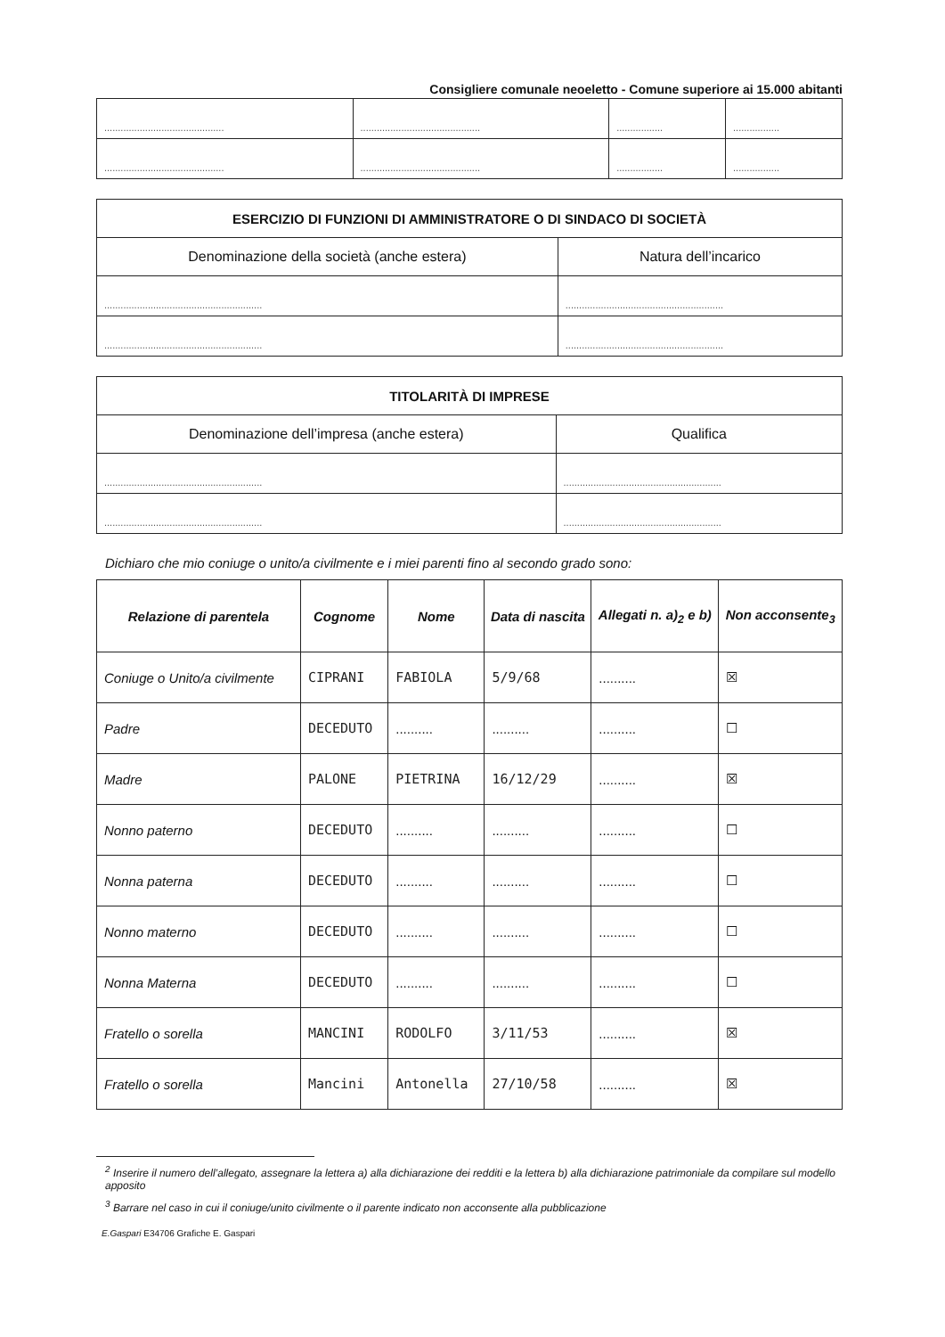Consigliere comunale neoeletto - Comune superiore ai 15.000 abitanti
| ............................................ | ............................................ | ................. | ................. |
| ............................................ | ............................................ | ................. | ................. |
| ESERCIZIO DI FUNZIONI DI AMMINISTRATORE O DI SINDACO DI SOCIETÀ | |
| --- | --- |
| Denominazione della società (anche estera) | Natura dell’incarico |
| .......................................................... | .......................................................... |
| .......................................................... | .......................................................... |
| TITOLARITÀ DI IMPRESE | |
| --- | --- |
| Denominazione dell’impresa (anche estera) | Qualifica |
| .......................................................... | .......................................................... |
| .......................................................... | .......................................................... |
Dichiaro che mio coniuge o unito/a civilmente e i miei parenti fino al secondo grado sono:
| Relazione di parentela | Cognome | Nome | Data di nascita | Allegati n. a)<sub>2</sub> e b) | Non acconsente<sub>3</sub> |
| --- | --- | --- | --- | --- | --- |
| Coniuge o Unito/a civilmente | CIPRANI | FABIOLA | 5/9/68 | .......... | ☒ |
| Padre | DECEDUTO | .......... | .......... | .......... | ☐ |
| Madre | PALONE | PIETRINA | 16/12/29 | .......... | ☒ |
| Nonno paterno | DECEDUTO | .......... | .......... | .......... | ☐ |
| Nonna paterna | DECEDUTO | .......... | .......... | .......... | ☐ |
| Nonno materno | DECEDUTO | .......... | .......... | .......... | ☐ |
| Nonna Materna | DECEDUTO | .......... | .......... | .......... | ☐ |
| Fratello o sorella | MANCINI | RODOLFO | 3/11/53 | .......... | ☒ |
| Fratello o sorella | Mancini | Antonella | 27/10/58 | .......... | ☒ |
<sup>2</sup> Inserire il numero dell’allegato, assegnare la lettera a) alla dichiarazione dei redditi e la lettera b) alla dichiarazione patrimoniale da compilare sul modello apposito
<sup>3</sup> Barrare nel caso in cui il coniuge/unito civilmente o il parente indicato non acconsente alla pubblicazione
E.Gaspari E34706 Grafiche E. Gaspari